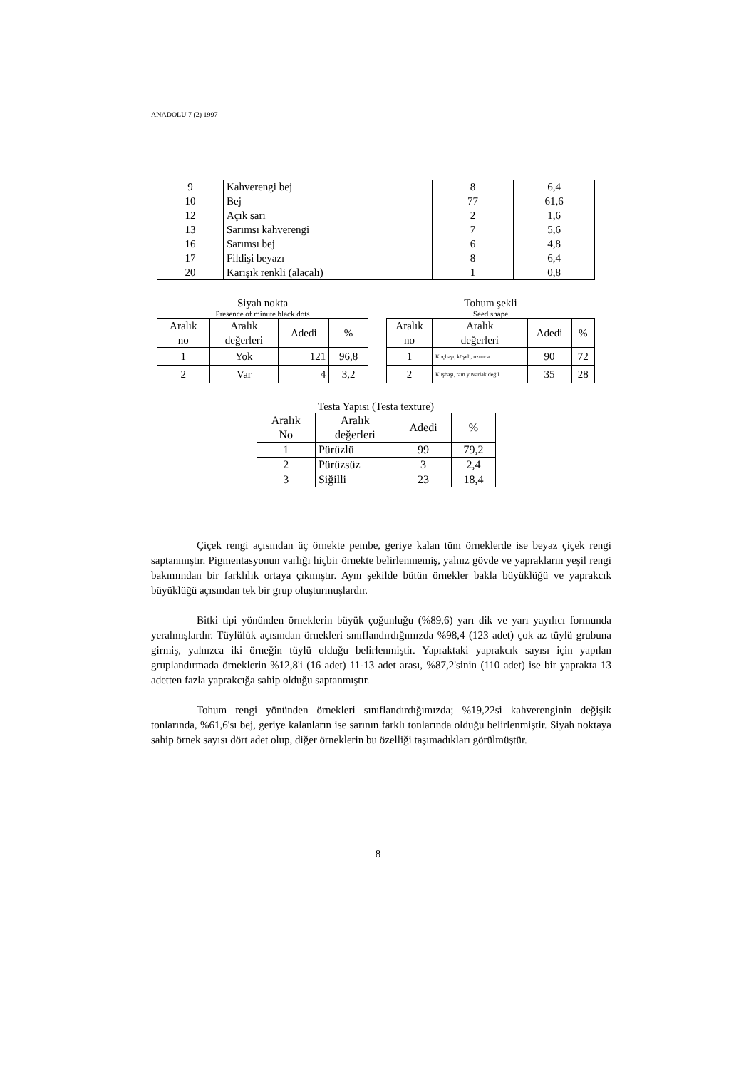ANADOLU 7 (2) 1997
| 9 | Kahverengi bej | 8 | 6,4 |
| 10 | Bej | 77 | 61,6 |
| 12 | Açık sarı | 2 | 1,6 |
| 13 | Sarımsı kahverengi | 7 | 5,6 |
| 16 | Sarımsı bej | 6 | 4,8 |
| 17 | Fildişi beyazı | 8 | 6,4 |
| 20 | Karışık renkli (alacalı) | 1 | 0,8 |
Siyah nokta
Presence of minute black dots
| Aralık no | Aralık değerleri | Adedi | % |
| --- | --- | --- | --- |
| 1 | Yok | 121 | 96,8 |
| 2 | Var | 4 | 3,2 |
Tohum şekli
Seed shape
| Aralık no | Aralık değerleri | Adedi | % |
| --- | --- | --- | --- |
| 1 | Koçbaşı, köşeli, uzunca | 90 | 72 |
| 2 | Kuşbaşı, tam yuvarlak değil | 35 | 28 |
Testa Yapısı (Testa texture)
| Aralık No | Aralık değerleri | Adedi | % |
| --- | --- | --- | --- |
| 1 | Pürüzlü | 99 | 79,2 |
| 2 | Pürüzsüz | 3 | 2,4 |
| 3 | Siğilli | 23 | 18,4 |
Çiçek rengi açısından üç örnekte pembe, geriye kalan tüm örneklerde ise beyaz çiçek rengi saptanmıştır. Pigmentasyonun varlığı hiçbir örnekte belirlenmemiş, yalnız gövde ve yaprakların yeşil rengi bakımından bir farklılık ortaya çıkmıştır. Aynı şekilde bütün örnekler bakla büyüklüğü ve yaprakcık büyüklüğü açısından tek bir grup oluşturmuşlardır.
Bitki tipi yönünden örneklerin büyük çoğunluğu (%89,6) yarı dik ve yarı yayılıcı formunda yeralmışlardır. Tüylülük açısından örnekleri sınıflandırdığımızda %98,4 (123 adet) çok az tüylü grubuna girmiş, yalnızca iki örneğin tüylü olduğu belirlenmiştir. Yapraktaki yaprakcık sayısı için yapılan gruplandırmada örneklerin %12,8'i (16 adet) 11-13 adet arası, %87,2'sinin (110 adet) ise bir yaprakta 13 adetten fazla yaprakcığa sahip olduğu saptanmıştır.
Tohum rengi yönünden örnekleri sınıflandırdığımızda; %19,22si kahverenginin değişik tonlarında, %61,6'sı bej, geriye kalanların ise sarının farklı tonlarında olduğu belirlenmiştir. Siyah noktaya sahip örnek sayısı dört adet olup, diğer örneklerin bu özelliği taşımadıkları görülmüştür.
8